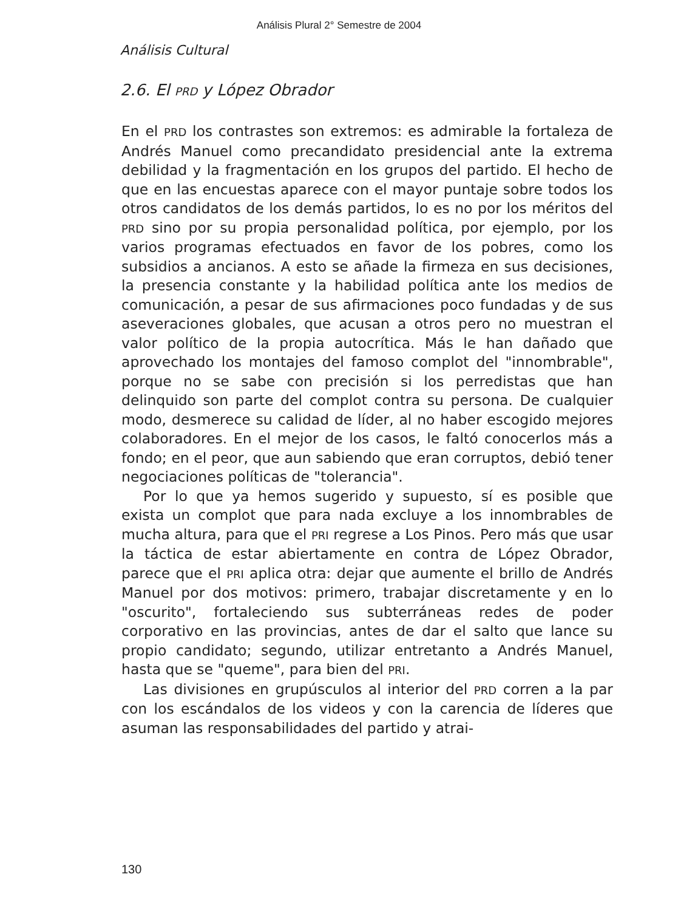Análisis Plural 2° Semestre de 2004
Análisis Cultural
2.6. El PRD y López Obrador
En el PRD los contrastes son extremos: es admirable la fortaleza de Andrés Manuel como precandidato presidencial ante la extrema debilidad y la fragmentación en los grupos del partido. El hecho de que en las encuestas aparece con el mayor puntaje sobre todos los otros candidatos de los demás partidos, lo es no por los méritos del PRD sino por su propia personalidad política, por ejemplo, por los varios programas efectuados en favor de los pobres, como los subsidios a ancianos. A esto se añade la firmeza en sus decisiones, la presencia constante y la habilidad política ante los medios de comunicación, a pesar de sus afirmaciones poco fundadas y de sus aseveraciones globales, que acusan a otros pero no muestran el valor político de la propia autocrítica. Más le han dañado que aprovechado los montajes del famoso complot del "innombrable", porque no se sabe con precisión si los perredistas que han delinquido son parte del complot contra su persona. De cualquier modo, desmerece su calidad de líder, al no haber escogido mejores colaboradores. En el mejor de los casos, le faltó conocerlos más a fondo; en el peor, que aun sabiendo que eran corruptos, debió tener negociaciones políticas de "tolerancia".
Por lo que ya hemos sugerido y supuesto, sí es posible que exista un complot que para nada excluye a los innombrables de mucha altura, para que el PRI regrese a Los Pinos. Pero más que usar la táctica de estar abiertamente en contra de López Obrador, parece que el PRI aplica otra: dejar que aumente el brillo de Andrés Manuel por dos motivos: primero, trabajar discretamente y en lo "oscurito", fortaleciendo sus subterráneas redes de poder corporativo en las provincias, antes de dar el salto que lance su propio candidato; segundo, utilizar entretanto a Andrés Manuel, hasta que se "queme", para bien del PRI.
Las divisiones en grupúsculos al interior del PRD corren a la par con los escándalos de los videos y con la carencia de líderes que asuman las responsabilidades del partido y atrai-
130